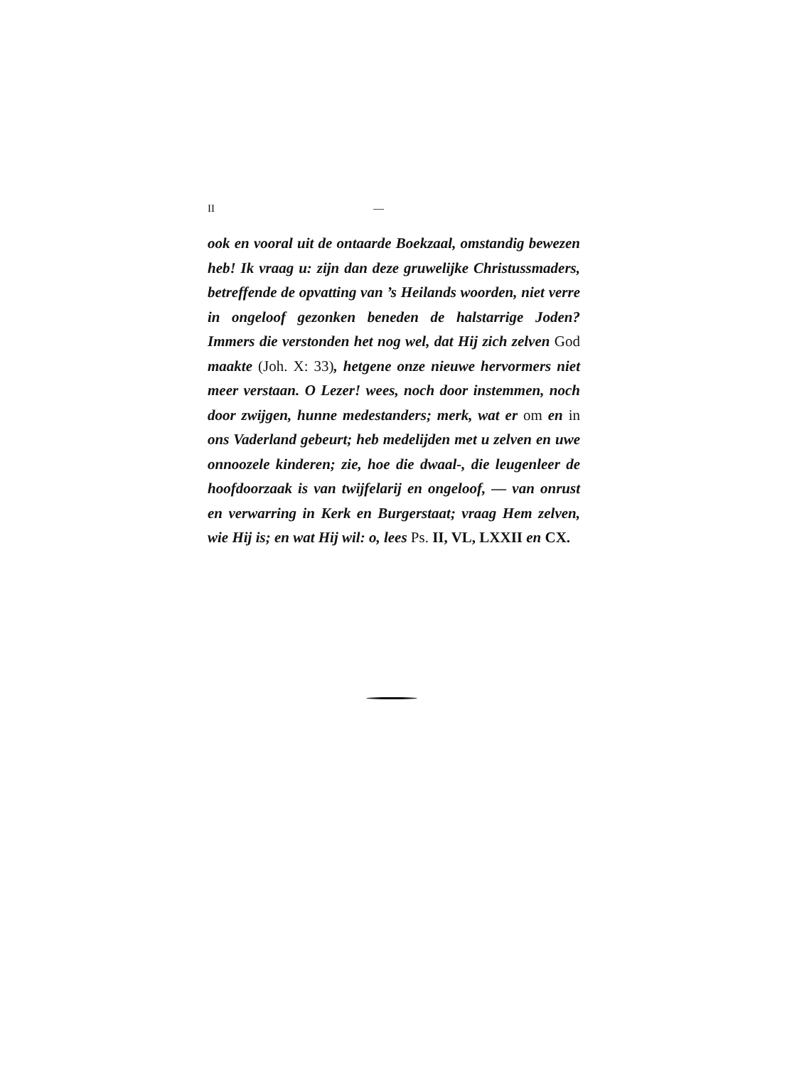II —
ook en vooral uit de ontaarde Boekzaal, omstandig bewezen heb! Ik vraag u: zijn dan deze gruwelijke Christussmaders, betreffende de opvatting van ’s Heilands woorden, niet verre in ongeloof gezonken beneden de halstarrige Joden? Immers die verstonden het nog wel, dat Hij zich zelven God maakte (Joh. X: 33), hetgene onze nieuwe hervormers niet meer verstaan. O Lezer! wees, noch door instemmen, noch door zwijgen, hunne medestanders; merk, wat er om en in ons Vaderland gebeurt; heb medelijden met u zelven en uwe onnoozele kinderen; zie, hoe die dwaal-, die leugenleer de hoofdoorzaak is van twijfelarij en ongeloof, — van onrust en verwarring in Kerk en Burgerstaat; vraag Hem zelven, wie Hij is; en wat Hij wil: o, lees Ps. II, VL, LXXII en CX.